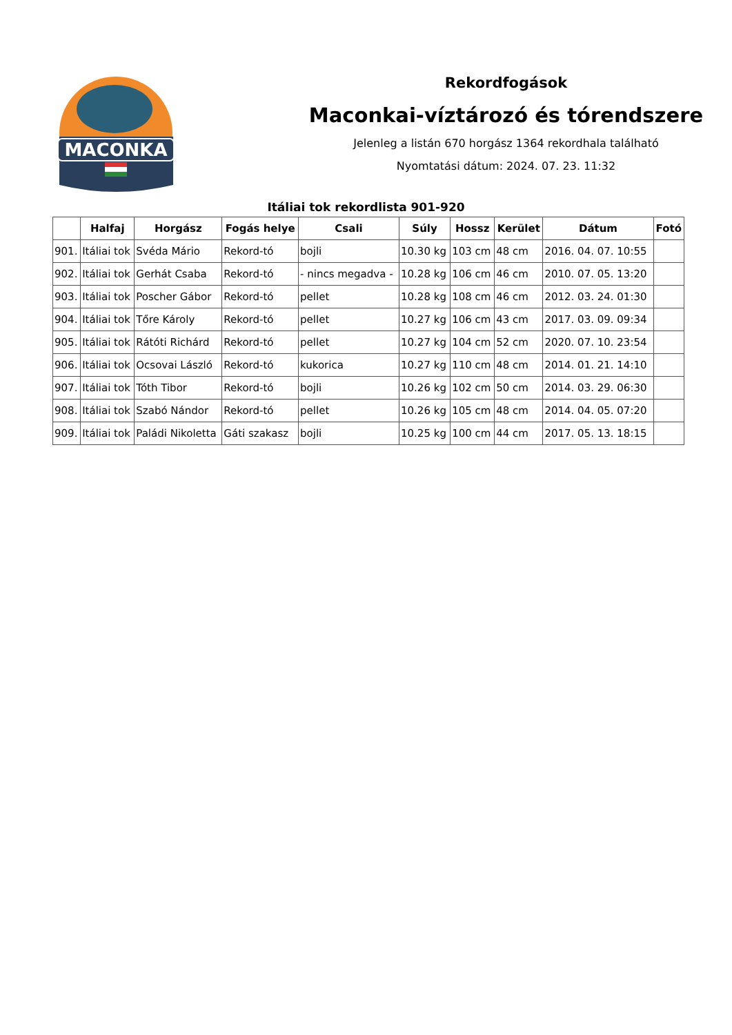MACONKA
Rekordfogások
Maconkai-víztározó és tórendszere
Jelenleg a listán 670 horgász 1364 rekordhala található
Nyomtatási dátum: 2024. 07. 23. 11:32
Itáliai tok rekordlista 901-920
| | Halfaj | Horgász | Fogás helye | Csali | Súly | Hossz | Kerület | Dátum | Fotó |
| --- | --- | --- | --- | --- | --- | --- | --- | --- | --- |
| 901. | Itáliai tok | Svéda Mário | Rekord-tó | bojli | 10.30 kg | 103 cm | 48 cm | 2016. 04. 07. 10:55 | |
| 902. | Itáliai tok | Gerhát Csaba | Rekord-tó | - nincs megadva - | 10.28 kg | 106 cm | 46 cm | 2010. 07. 05. 13:20 | |
| 903. | Itáliai tok | Poscher Gábor | Rekord-tó | pellet | 10.28 kg | 108 cm | 46 cm | 2012. 03. 24. 01:30 | |
| 904. | Itáliai tok | Tőre Károly | Rekord-tó | pellet | 10.27 kg | 106 cm | 43 cm | 2017. 03. 09. 09:34 | |
| 905. | Itáliai tok | Rátóti Richárd | Rekord-tó | pellet | 10.27 kg | 104 cm | 52 cm | 2020. 07. 10. 23:54 | |
| 906. | Itáliai tok | Ocsovai László | Rekord-tó | kukorica | 10.27 kg | 110 cm | 48 cm | 2014. 01. 21. 14:10 | |
| 907. | Itáliai tok | Tóth Tibor | Rekord-tó | bojli | 10.26 kg | 102 cm | 50 cm | 2014. 03. 29. 06:30 | |
| 908. | Itáliai tok | Szabó Nándor | Rekord-tó | pellet | 10.26 kg | 105 cm | 48 cm | 2014. 04. 05. 07:20 | |
| 909. | Itáliai tok | Paládi Nikoletta | Gáti szakasz | bojli | 10.25 kg | 100 cm | 44 cm | 2017. 05. 13. 18:15 | |